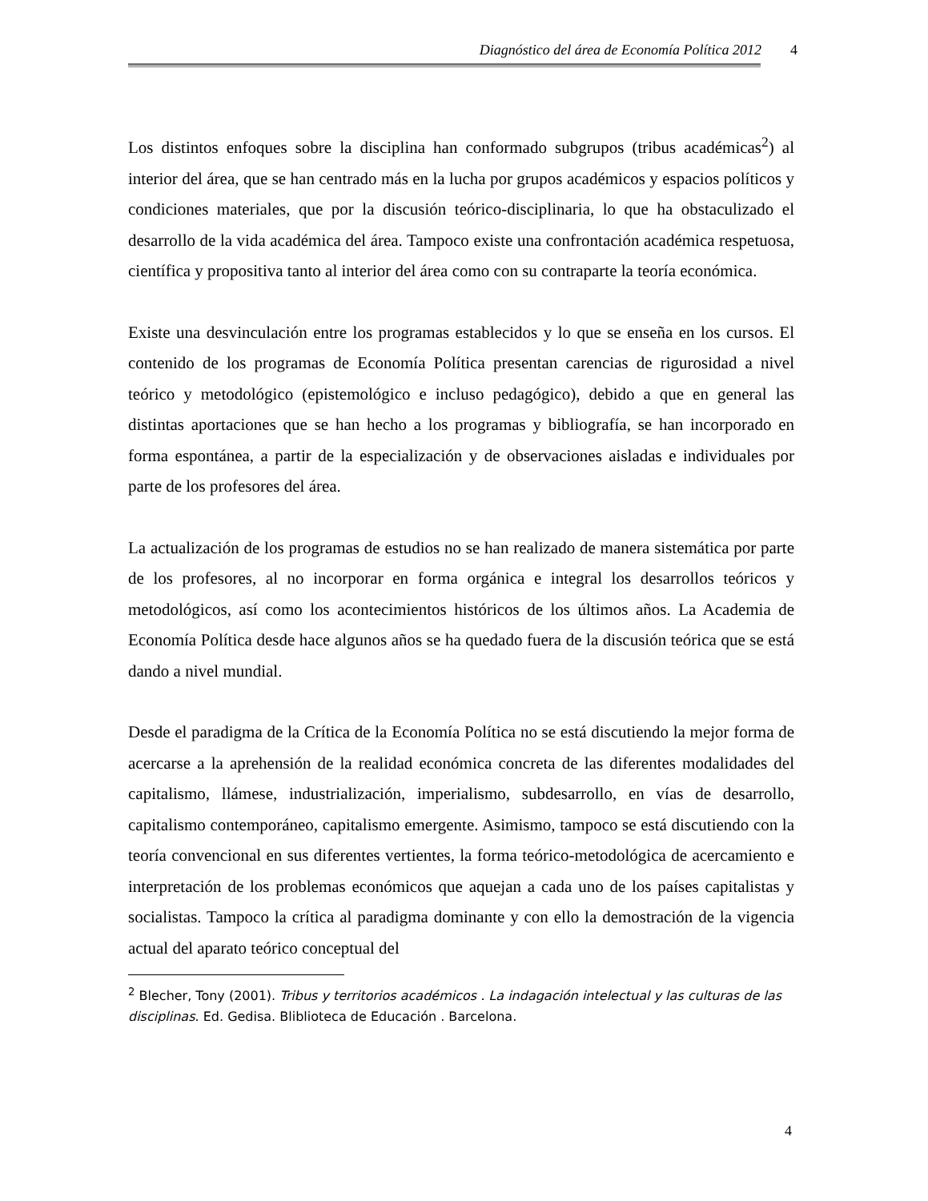Diagnóstico del área de Economía Política 2012 4
Los distintos enfoques sobre la disciplina han conformado subgrupos (tribus académicas<sup>2</sup>) al interior del área, que se han centrado más en la lucha por grupos académicos y espacios políticos y condiciones materiales, que por la discusión teórico-disciplinaria, lo que ha obstaculizado el desarrollo de la vida académica del área. Tampoco existe una confrontación académica respetuosa, científica y propositiva tanto al interior del área como con su contraparte la teoría económica.
Existe una desvinculación entre los programas establecidos y lo que se enseña en los cursos. El contenido de los programas de Economía Política presentan carencias de rigurosidad a nivel teórico y metodológico (epistemológico e incluso pedagógico), debido a que en general las distintas aportaciones que se han hecho a los programas y bibliografía, se han incorporado en forma espontánea, a partir de la especialización y de observaciones aisladas e individuales por parte de los profesores del área.
La actualización de los programas de estudios no se han realizado de manera sistemática por parte de los profesores, al no incorporar en forma orgánica e integral los desarrollos teóricos y metodológicos, así como los acontecimientos históricos de los últimos años. La Academia de Economía Política desde hace algunos años se ha quedado fuera de la discusión teórica que se está dando a nivel mundial.
Desde el paradigma de la Crítica de la Economía Política no se está discutiendo la mejor forma de acercarse a la aprehensión de la realidad económica concreta de las diferentes modalidades del capitalismo, llámese, industrialización, imperialismo, subdesarrollo, en vías de desarrollo, capitalismo contemporáneo, capitalismo emergente. Asimismo, tampoco se está discutiendo con la teoría convencional en sus diferentes vertientes, la forma teórico-metodológica de acercamiento e interpretación de los problemas económicos que aquejan a cada uno de los países capitalistas y socialistas. Tampoco la crítica al paradigma dominante y con ello la demostración de la vigencia actual del aparato teórico conceptual del
<sup>2</sup> Blecher, Tony (2001). Tribus y territorios académicos . La indagación intelectual y las culturas de las disciplinas. Ed. Gedisa. Bliblioteca de Educación . Barcelona.
4